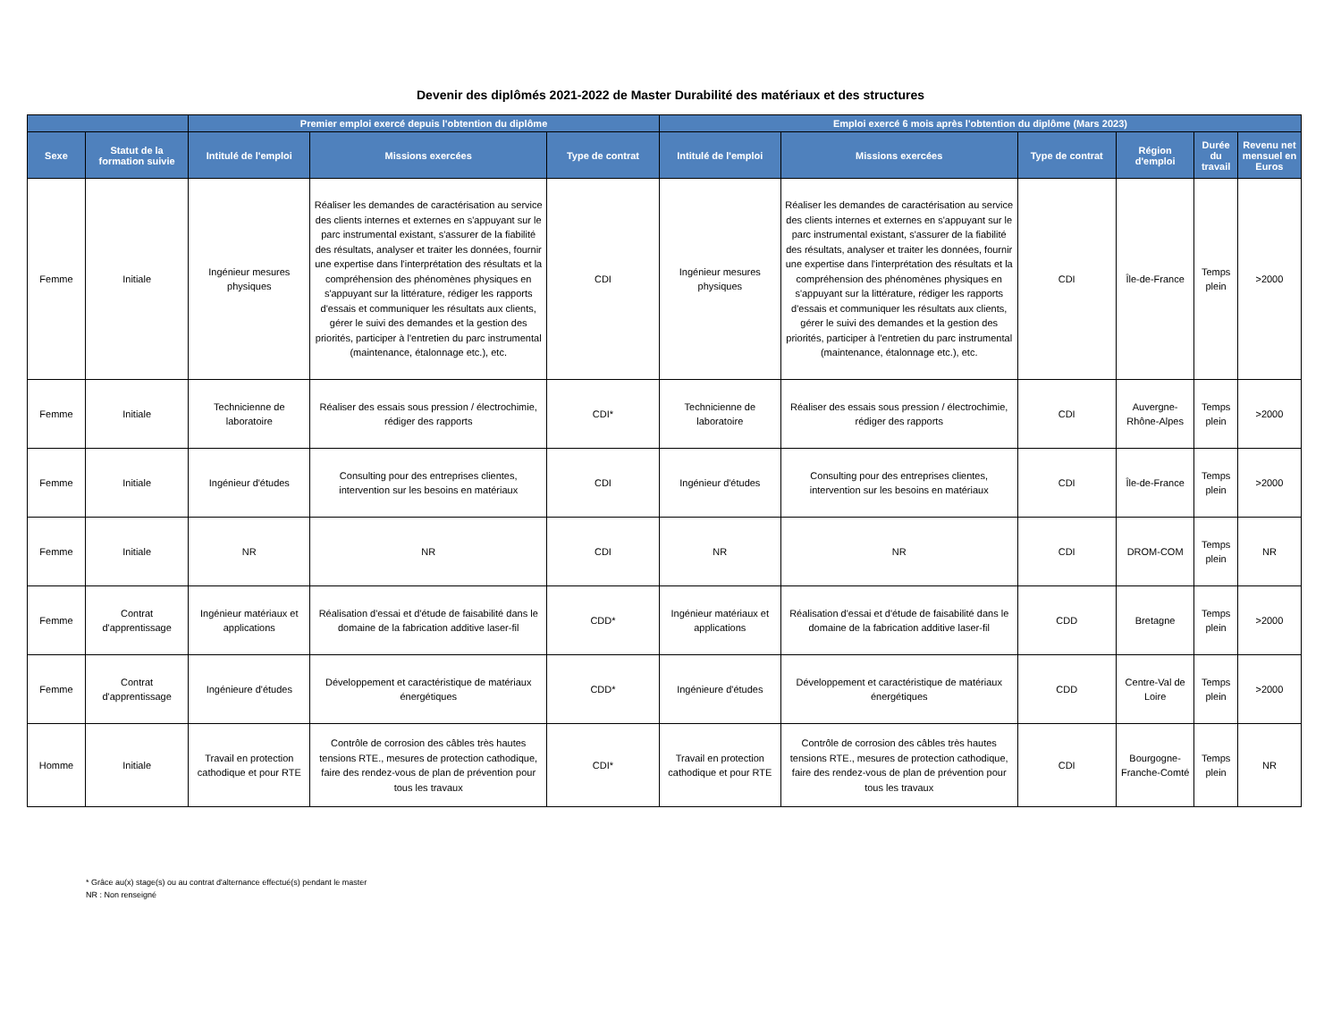Devenir des diplômés 2021-2022 de Master Durabilité des matériaux et des structures
| | | Premier emploi exercé depuis l'obtention du diplôme | | | Emploi exercé 6 mois après l'obtention du diplôme (Mars 2023) | | | | | |
| --- | --- | --- | --- | --- | --- | --- | --- | --- | --- | --- |
| Sexe | Statut de la formation suivie | Intitulé de l'emploi | Missions exercées | Type de contrat | Intitulé de l'emploi | Missions exercées | Type de contrat | Région d'emploi | Durée du travail | Revenu net mensuel en Euros |
| Femme | Initiale | Ingénieur mesures physiques | Réaliser les demandes de caractérisation au service des clients internes et externes en s'appuyant sur le parc instrumental existant, s'assurer de la fiabilité des résultats, analyser et traiter les données, fournir une expertise dans l'interprétation des résultats et la compréhension des phénomènes physiques en s'appuyant sur la littérature, rédiger les rapports d'essais et communiquer les résultats aux clients, gérer le suivi des demandes et la gestion des priorités, participer à l'entretien du parc instrumental (maintenance, étalonnage etc.), etc. | CDI | Ingénieur mesures physiques | Réaliser les demandes de caractérisation au service des clients internes et externes en s'appuyant sur le parc instrumental existant, s'assurer de la fiabilité des résultats, analyser et traiter les données, fournir une expertise dans l'interprétation des résultats et la compréhension des phénomènes physiques en s'appuyant sur la littérature, rédiger les rapports d'essais et communiquer les résultats aux clients, gérer le suivi des demandes et la gestion des priorités, participer à l'entretien du parc instrumental (maintenance, étalonnage etc.), etc. | CDI | Île-de-France | Temps plein | >2000 |
| Femme | Initiale | Technicienne de laboratoire | Réaliser des essais sous pression / électrochimie, rédiger des rapports | CDI* | Technicienne de laboratoire | Réaliser des essais sous pression / électrochimie, rédiger des rapports | CDI | Auvergne-Rhône-Alpes | Temps plein | >2000 |
| Femme | Initiale | Ingénieur d'études | Consulting pour des entreprises clientes, intervention sur les besoins en matériaux | CDI | Ingénieur d'études | Consulting pour des entreprises clientes, intervention sur les besoins en matériaux | CDI | Île-de-France | Temps plein | >2000 |
| Femme | Initiale | NR | NR | CDI | NR | NR | CDI | DROM-COM | Temps plein | NR |
| Femme | Contrat d'apprentissage | Ingénieur matériaux et applications | Réalisation d'essai et d'étude de faisabilité dans le domaine de la fabrication additive laser-fil | CDD* | Ingénieur matériaux et applications | Réalisation d'essai et d'étude de faisabilité dans le domaine de la fabrication additive laser-fil | CDD | Bretagne | Temps plein | >2000 |
| Femme | Contrat d'apprentissage | Ingénieure d'études | Développement et caractéristique de matériaux énergétiques | CDD* | Ingénieure d'études | Développement et caractéristique de matériaux énergétiques | CDD | Centre-Val de Loire | Temps plein | >2000 |
| Homme | Initiale | Travail en protection cathodique et pour RTE | Contrôle de corrosion des câbles très hautes tensions RTE., mesures de protection cathodique, faire des rendez-vous de plan de prévention pour tous les travaux | CDI* | Travail en protection cathodique et pour RTE | Contrôle de corrosion des câbles très hautes tensions RTE., mesures de protection cathodique, faire des rendez-vous de plan de prévention pour tous les travaux | CDI | Bourgogne-Franche-Comté | Temps plein | NR |
* Grâce au(x) stage(s) ou au contrat d'alternance effectué(s) pendant le master
NR : Non renseigné